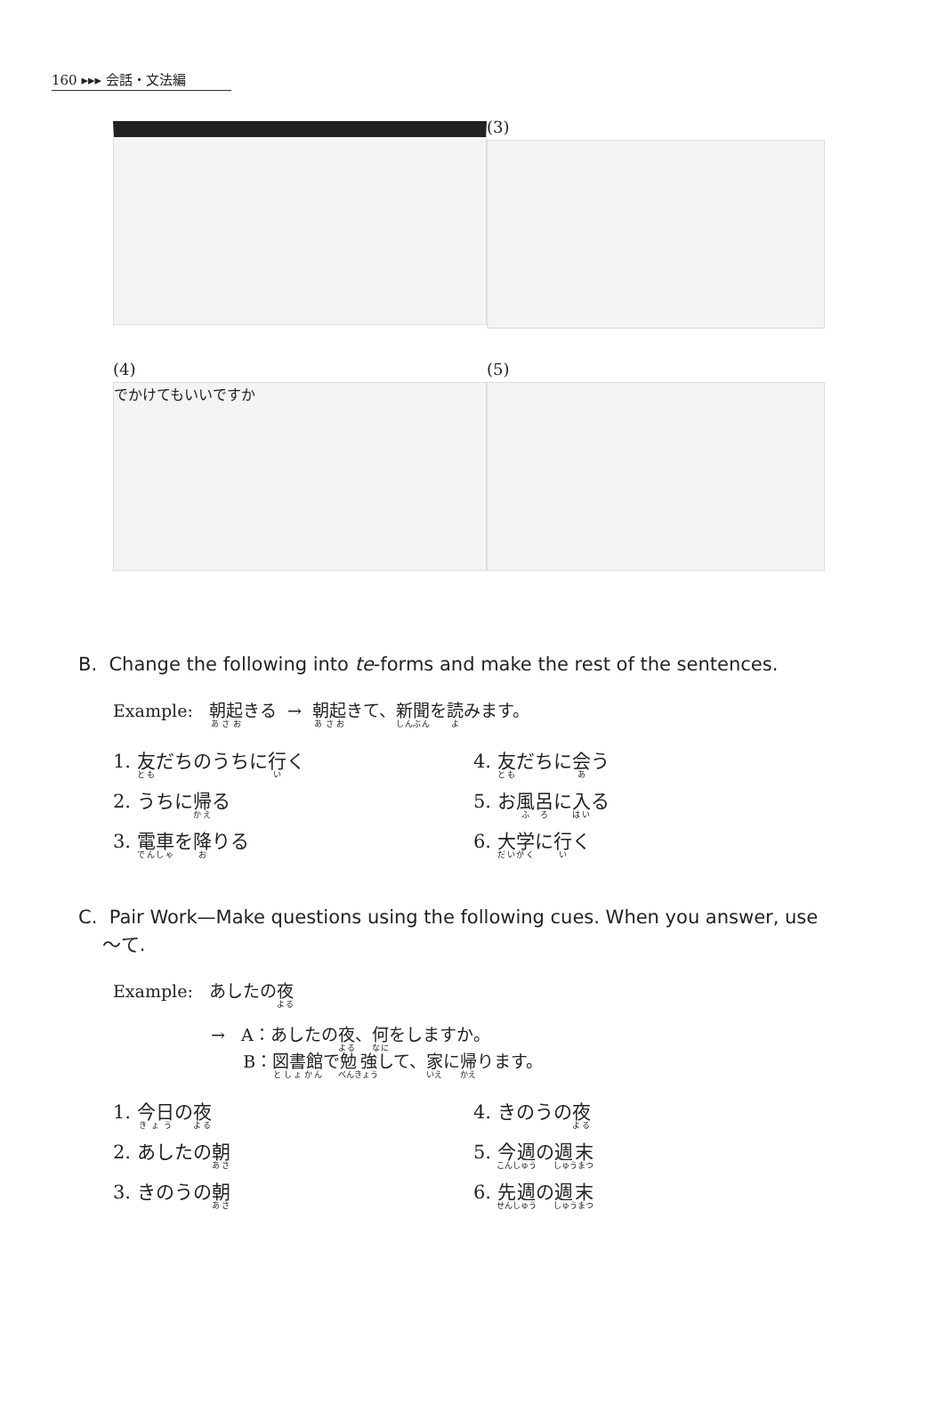160 ▸▸▸ 会話・文法編
(3)
(4)
でかけてもいいですか
(5)
B. Change the following into te-forms and make the rest of the sentences.
Example: 朝起きる → 朝起きて、新聞を読みます。
1. 友だちのうちに行く
4. 友だちに会う
2. うちに帰る
5. お風呂に入る
3. 電車を降りる
6. 大学に行く
C. Pair Work—Make questions using the following cues. When you answer, use
〜て.
Example: あしたの夜
→ A：あしたの夜、何をしますか。
B：図書館で勉強して、家に帰ります。
1. 今日の夜
4. きのうの夜
2. あしたの朝
5. 今週の週末
3. きのうの朝
6. 先週の週末